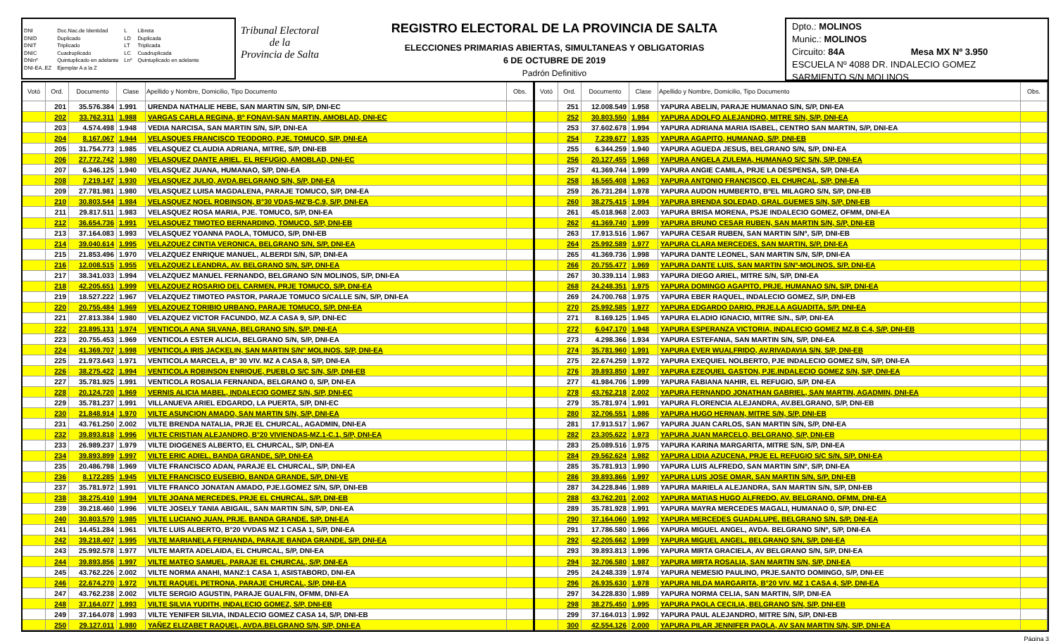| DNI | Doc.Nac.de Identidad | L | Libreta |
| DNID | Duplicado | LD | Duplicada |
| DNIT | Triplicado | LT | Triplicada |
| DNIC | Cuadruplicado | LC | Cuadruplicada |
| DNInº | Quintuplicado en adelante | Lnº | Quintuplicado en adelante |
| DNI-EA..EZ | Ejemplar A a la Z | | |
Tribunal Electoral
de la
Provincia de Salta
REGISTRO ELECTORAL DE LA PROVINCIA DE SALTA
ELECCIONES PRIMARIAS ABIERTAS, SIMULTANEAS Y OBLIGATORIAS
6 DE OCTUBRE DE 2019
Padrón Definitivo
Dpto.: MOLINOS
Munic.: MOLINOS
Circuito: 84A Mesa MX Nº 3.950
ESCUELA Nº 4088 DR. INDALECIO GOMEZ
SARMIENTO S/N MOLINOS
| Votó | Ord. | Documento | Clase | Apellido y Nombre, Domicilio, Tipo Documento | Obs. |
| --- | --- | --- | --- | --- | --- |
| | 201 | 35.576.384 | 1.991 | URENDA NATHALIE HEBE, SAN MARTIN S/N, S/P, DNI-EC | |
| | 202 | 33.762.311 | 1.988 | VARGAS CARLA REGINA, Bº FONAVI-SAN MARTIN, AMOBLAD, DNI-EC | |
| | 203 | 4.574.498 | 1.948 | VEDIA NARCISA, SAN MARTIN S/N, S/P, DNI-EA | |
| | 204 | 8.167.067 | 1.944 | VELASQUES FRANCISCO TEODORO, PJE. TOMUCO, S/P, DNI-EA | |
| | 205 | 31.754.773 | 1.985 | VELASQUEZ CLAUDIA ADRIANA, MITRE, S/P, DNI-EB | |
| | 206 | 27.772.742 | 1.980 | VELASQUEZ DANTE ARIEL, EL REFUGIO, AMOBLAD, DNI-EC | |
| | 207 | 6.346.125 | 1.940 | VELASQUEZ JUANA, HUMANAO, S/P, DNI-EA | |
| | 208 | 7.219.147 | 1.930 | VELASQUEZ JULIO, AVDA.BELGRANO S/N, S/P, DNI-EA | |
| | 209 | 27.781.981 | 1.980 | VELASQUEZ LUISA MAGDALENA, PARAJE TOMUCO, S/P, DNI-EA | |
| | 210 | 30.803.544 | 1.984 | VELASQUEZ NOEL ROBINSON, B°30 VDAS-MZ'B-C.9, S/P, DNI-EA | |
| | 211 | 29.817.511 | 1.983 | VELASQUEZ ROSA MARIA, PJE. TOMUCO, S/P, DNI-EA | |
| | 212 | 36.654.736 | 1.991 | VELASQUEZ TIMOTEO BERNARDINO, TOMUCO, S/P, DNI-EB | |
| | 213 | 37.164.083 | 1.993 | VELASQUEZ YOANNA PAOLA, TOMUCO, S/P, DNI-EB | |
| | 214 | 39.040.614 | 1.995 | VELAZQUEZ CINTIA VERONICA, BELGRANO S/N, S/P, DNI-EA | |
| | 215 | 21.853.496 | 1.970 | VELAZQUEZ ENRIQUE MANUEL, ALBERDI S/N, S/P, DNI-EA | |
| | 216 | 12.008.515 | 1.955 | VELAZQUEZ LEANDRA, AV. BELGRANO S/N, S/P, DNI-EA | |
| | 217 | 38.341.033 | 1.994 | VELAZQUEZ MANUEL FERNANDO, BELGRANO S/N MOLINOS, S/P, DNI-EA | |
| | 218 | 42.205.651 | 1.999 | VELAZQUEZ ROSARIO DEL CARMEN, PRJE TOMUCO, S/P, DNI-EA | |
| | 219 | 18.527.222 | 1.967 | VELAZQUEZ TIMOTEO PASTOR, PARAJE TOMUCO S/CALLE S/N, S/P, DNI-EA | |
| | 220 | 20.755.484 | 1.969 | VELAZQUEZ TORIBIO URBANO, PARAJE TOMUCO, S/P, DNI-EA | |
| | 221 | 27.813.384 | 1.980 | VELAZQUEZ VICTOR FACUNDO, MZ.A CASA 9, S/P, DNI-EC | |
| | 222 | 23.895.131 | 1.974 | VENTICOLA ANA SILVANA, BELGRANO S/N, S/P, DNI-EA | |
| | 223 | 20.755.453 | 1.969 | VENTICOLA ESTER ALICIA, BELGRANO S/N, S/P, DNI-EA | |
| | 224 | 41.369.707 | 1.998 | VENTICOLA IRIS JACKELIN, SAN MARTIN S/N° MOLINOS, S/P, DNI-EA | |
| | 225 | 21.973.643 | 1.971 | VENTICOLA MARCELA, Bº 30 VIV. MZ A CASA 8, S/P, DNI-EA | |
| | 226 | 38.275.422 | 1.994 | VENTICOLA ROBINSON ENRIQUE, PUEBLO S/C S/N, S/P, DNI-EB | |
| | 227 | 35.781.925 | 1.991 | VENTICOLA ROSALIA FERNANDA, BELGRANO 0, S/P, DNI-EA | |
| | 228 | 20.124.720 | 1.969 | VERNIS ALICIA MABEL, INDALECIO GOMEZ S/N, S/P, DNI-EC | |
| | 229 | 35.781.237 | 1.991 | VILLANUEVA ARIEL EDGARDO, LA PUERTA, S/P, DNI-EC | |
| | 230 | 21.848.914 | 1.970 | VILTE ASUNCION AMADO, SAN MARTIN S/N, S/P, DNI-EA | |
| | 231 | 43.761.250 | 2.002 | VILTE BRENDA NATALIA, PRJE EL CHURCAL, AGADMIN, DNI-EA | |
| | 232 | 39.893.818 | 1.996 | VILTE CRISTIAN ALEJANDRO, B°20 VIVIENDAS-MZ.1-C.1, S/P, DNI-EA | |
| | 233 | 26.989.237 | 1.979 | VILTE DIOGENES ALBERTO, EL CHURCAL, S/P, DNI-EA | |
| | 234 | 39.893.899 | 1.997 | VILTE ERIC ADIEL, BANDA GRANDE, S/P, DNI-EA | |
| | 235 | 20.486.798 | 1.969 | VILTE FRANCISCO ADAN, PARAJE EL CHURCAL, S/P, DNI-EA | |
| | 236 | 8.172.285 | 1.945 | VILTE FRANCISCO EUSEBIO, BANDA GRANDE, S/P, DNI-VE | |
| | 237 | 35.781.972 | 1.991 | VILTE FRANCO JONATAN AMADO, PJE.I.GOMEZ S/N, S/P, DNI-EB | |
| | 238 | 38.275.410 | 1.994 | VILTE JOANA MERCEDES, PRJE EL CHURCAL, S/P, DNI-EB | |
| | 239 | 39.218.460 | 1.996 | VILTE JOSELY TANIA ABIGAIL, SAN MARTIN S/N, S/P, DNI-EA | |
| | 240 | 30.803.570 | 1.985 | VILTE LUCIANO JUAN, PRJE. BANDA GRANDE, S/P, DNI-EA | |
| | 241 | 14.451.284 | 1.961 | VILTE LUIS ALBERTO, B°20 VVDAS MZ 1 CASA 1, S/P, DNI-EA | |
| | 242 | 39.218.407 | 1.995 | VILTE MARIANELA FERNANDA, PARAJE BANDA GRANDE, S/P, DNI-EA | |
| | 243 | 25.992.578 | 1.977 | VILTE MARTA ADELAIDA, EL CHURCAL, S/P, DNI-EA | |
| | 244 | 39.893.856 | 1.997 | VILTE MATEO SAMUEL, PARAJE EL CHURCAL, S/P, DNI-EA | |
| | 245 | 43.762.226 | 2.002 | VILTE NORMA ANAHI, MANZ:1 CASA 1, ASISTABORD, DNI-EA | |
| | 246 | 22.674.270 | 1.972 | VILTE RAQUEL PETRONA, PARAJE CHURCAL, S/P, DNI-EA | |
| | 247 | 43.762.238 | 2.002 | VILTE SERGIO AGUSTIN, PARAJE GUALFIN, OFMM, DNI-EA | |
| | 248 | 37.164.077 | 1.993 | VILTE SILVIA YUDITH, INDALECIO GOMEZ, S/P, DNI-EB | |
| | 249 | 37.164.078 | 1.993 | VILTE YENIFER SILVIA, INDALECIO GOMEZ CASA 14, S/P, DNI-EB | |
| | 250 | 29.127.011 | 1.980 | YAÑEZ ELIZABET RAQUEL, AVDA.BELGRANO S/N, S/P, DNI-EA | |
| Votó | Ord. | Documento | Clase | Apellido y Nombre, Domicilio, Tipo Documento | Obs. |
| --- | --- | --- | --- | --- | --- |
| | 251 | 12.008.549 | 1.958 | YAPURA ABELIN, PARAJE HUMANAO S/N, S/P, DNI-EA | |
| | 252 | 30.803.550 | 1.984 | YAPURA ADOLFO ALEJANDRO, MITRE S/N, S/P, DNI-EA | |
| | 253 | 37.602.678 | 1.994 | YAPURA ADRIANA MARIA ISABEL, CENTRO SAN MARTIN, S/P, DNI-EA | |
| | 254 | 7.239.677 | 1.935 | YAPURA AGAPITO, HUMANAO, S/P, DNI-EB | |
| | 255 | 6.344.259 | 1.940 | YAPURA AGUEDA JESUS, BELGRANO S/N, S/P, DNI-EA | |
| | 256 | 20.127.455 | 1.968 | YAPURA ANGELA ZULEMA, HUMANAO S/C S/N, S/P, DNI-EA | |
| | 257 | 41.369.744 | 1.999 | YAPURA ANGIE CAMILA, PRJE LA DESPENSA, S/P, DNI-EA | |
| | 258 | 16.565.408 | 1.963 | YAPURA ANTONIO FRANCISCO, EL CHURCAL, S/P, DNI-EA | |
| | 259 | 26.731.284 | 1.978 | YAPURA AUDON HUMBERTO, BºEL MILAGRO S/N, S/P, DNI-EB | |
| | 260 | 38.275.415 | 1.994 | YAPURA BRENDA SOLEDAD, GRAL.GUEMES S/N, S/P, DNI-EB | |
| | 261 | 45.018.968 | 2.003 | YAPURA BRISA MORENA, PSJE INDALECIO GOMEZ, OFMM, DNI-EA | |
| | 262 | 41.369.740 | 1.999 | YAPURA BRUNO CESAR RUBEN, SAN MARTIN S/N, S/P, DNI-EB | |
| | 263 | 17.913.516 | 1.967 | YAPURA CESAR RUBEN, SAN MARTIN S/Nº, S/P, DNI-EB | |
| | 264 | 25.992.589 | 1.977 | YAPURA CLARA MERCEDES, SAN MARTIN, S/P, DNI-EA | |
| | 265 | 41.369.736 | 1.998 | YAPURA DANTE LEONEL, SAN MARTIN S/N, S/P, DNI-EA | |
| | 266 | 20.755.477 | 1.969 | YAPURA DANTE LUIS, SAN MARTIN S/Nº-MOLINOS, S/P, DNI-EA | |
| | 267 | 30.339.114 | 1.983 | YAPURA DIEGO ARIEL, MITRE S/N, S/P, DNI-EA | |
| | 268 | 24.248.351 | 1.975 | YAPURA DOMINGO AGAPITO, PRJE. HUMANAO S/N, S/P, DNI-EA | |
| | 269 | 24.700.768 | 1.975 | YAPURA EBER RAQUEL, INDALECIO GOMEZ, S/P, DNI-EB | |
| | 270 | 25.992.585 | 1.977 | YAPURA EDGARDO DARIO, PRJE.LA AGUADITA, S/P, DNI-EA | |
| | 271 | 8.169.125 | 1.945 | YAPURA ELADIO IGNACIO, MITRE S/N., S/P, DNI-EA | |
| | 272 | 6.047.170 | 1.948 | YAPURA ESPERANZA VICTORIA, INDALECIO GOMEZ MZ.B C.4, S/P, DNI-EB | |
| | 273 | 4.298.366 | 1.934 | YAPURA ESTEFANIA, SAN MARTIN S/N, S/P, DNI-EA | |
| | 274 | 35.781.960 | 1.991 | YAPURA EVER WUALFRIDO, AV.RIVADAVIA S/N, S/P, DNI-EB | |
| | 275 | 22.674.259 | 1.972 | YAPURA EXEQUIEL NOLBERTO, PJE INDALECIO GOMEZ S/N, S/P, DNI-EA | |
| | 276 | 39.893.850 | 1.997 | YAPURA EZEQUIEL GASTON, PJE.INDALECIO GOMEZ S/N, S/P, DNI-EA | |
| | 277 | 41.984.706 | 1.999 | YAPURA FABIANA NAHIR, EL REFUGIO, S/P, DNI-EA | |
| | 278 | 43.762.218 | 2.002 | YAPURA FERNANDO JONATHAN GABRIEL, SAN MARTIN, AGADMIN, DNI-EA | |
| | 279 | 35.781.974 | 1.991 | YAPURA FLORENCIA ALEJANDRA, AV.BELGRANO, S/P, DNI-EB | |
| | 280 | 32.706.551 | 1.986 | YAPURA HUGO HERNAN, MITRE S/N, S/P, DNI-EB | |
| | 281 | 17.913.517 | 1.967 | YAPURA JUAN CARLOS, SAN MARTIN S/N, S/P, DNI-EA | |
| | 282 | 23.305.622 | 1.973 | YAPURA JUAN MARCELO, BELGRANO, S/P, DNI-EB | |
| | 283 | 25.089.516 | 1.975 | YAPURA KARINA MARGARITA, MITRE S/N, S/P, DNI-EA | |
| | 284 | 29.562.624 | 1.982 | YAPURA LIDIA AZUCENA, PRJE EL REFUGIO S/C S/N, S/P, DNI-EA | |
| | 285 | 35.781.913 | 1.990 | YAPURA LUIS ALFREDO, SAN MARTIN S/Nº, S/P, DNI-EA | |
| | 286 | 39.893.866 | 1.997 | YAPURA LUIS JOSE OMAR, SAN MARTIN S/N, S/P, DNI-EB | |
| | 287 | 34.228.846 | 1.989 | YAPURA MARIELA ALEJANDRA, SAN MARTIN S/N, S/P, DNI-EB | |
| | 288 | 43.762.201 | 2.002 | YAPURA MATIAS HUGO ALFREDO, AV. BELGRANO, OFMM, DNI-EA | |
| | 289 | 35.781.928 | 1.991 | YAPURA MAYRA MERCEDES MAGALI, HUMANAO 0, S/P, DNI-EC | |
| | 290 | 37.164.060 | 1.992 | YAPURA MERCEDES GUADALUPE, BELGRANO S/N, S/P, DNI-EA | |
| | 291 | 17.786.580 | 1.966 | YAPURA MIGUEL ANGEL, AVDA. BELGRANO S/Nº, S/P, DNI-EA | |
| | 292 | 42.205.662 | 1.999 | YAPURA MIGUEL ANGEL, BELGRANO S/N, S/P, DNI-EA | |
| | 293 | 39.893.813 | 1.996 | YAPURA MIRTA GRACIELA, AV BELGRANO S/N, S/P, DNI-EA | |
| | 294 | 32.706.580 | 1.987 | YAPURA MIRTA ROSALIA, SAN MARTIN S/N, S/P, DNI-EA | |
| | 295 | 24.248.339 | 1.974 | YAPURA NEMESIO PAULINO, PRJE.SANTO DOMINGO, S/P, DNI-EE | |
| | 296 | 26.935.630 | 1.978 | YAPURA NILDA MARGARITA, B°20 VIV. MZ 1 CASA 4, S/P, DNI-EA | |
| | 297 | 34.228.830 | 1.989 | YAPURA NORMA CELIA, SAN MARTIN, S/P, DNI-EA | |
| | 298 | 38.275.450 | 1.995 | YAPURA PAOLA CECILIA, BELGRANO S/N, S/P, DNI-EB | |
| | 299 | 37.164.013 | 1.992 | YAPURA PAUL ALEJANDRO, MITRE S/N, S/P, DNI-EB | |
| | 300 | 42.554.126 | 2.000 | YAPURA PILAR JENNIFER PAOLA, AV SAN MARTIN S/N, S/P, DNI-EA | |
Página 3